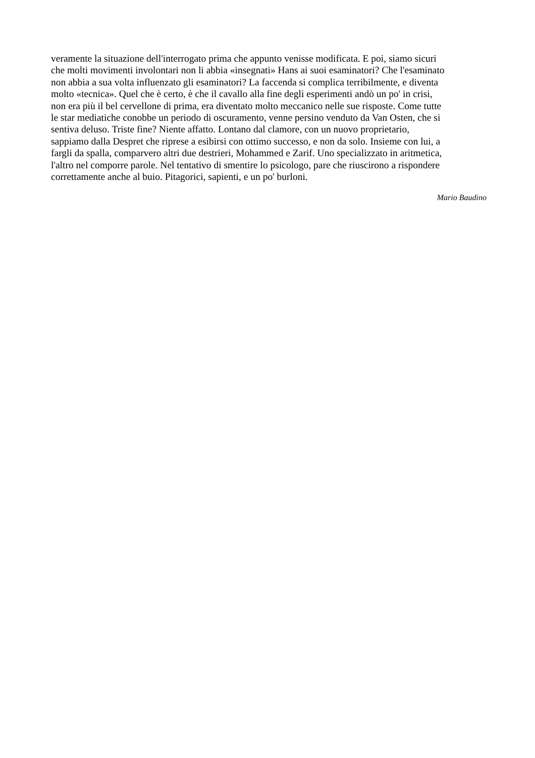veramente la situazione dell'interrogato prima che appunto venisse modificata. E poi, siamo sicuri
che molti movimenti involontari non li abbia «insegnati» Hans ai suoi esaminatori? Che l'esaminato
non abbia a sua volta influenzato gli esaminatori? La faccenda si complica terribilmente, e diventa
molto «tecnica». Quel che è certo, è che il cavallo alla fine degli esperimenti andò un po' in crisi,
non era più il bel cervellone di prima, era diventato molto meccanico nelle sue risposte. Come tutte
le star mediatiche conobbe un periodo di oscuramento, venne persino venduto da Van Osten, che si
sentiva deluso. Triste fine? Niente affatto. Lontano dal clamore, con un nuovo proprietario,
sappiamo dalla Despret che riprese a esibirsi con ottimo successo, e non da solo. Insieme con lui, a
fargli da spalla, comparvero altri due destrieri, Mohammed e Zarif. Uno specializzato in aritmetica,
l'altro nel comporre parole. Nel tentativo di smentire lo psicologo, pare che riuscirono a rispondere
correttamente anche al buio. Pitagorici, sapienti, e un po' burloni.
Mario Baudino